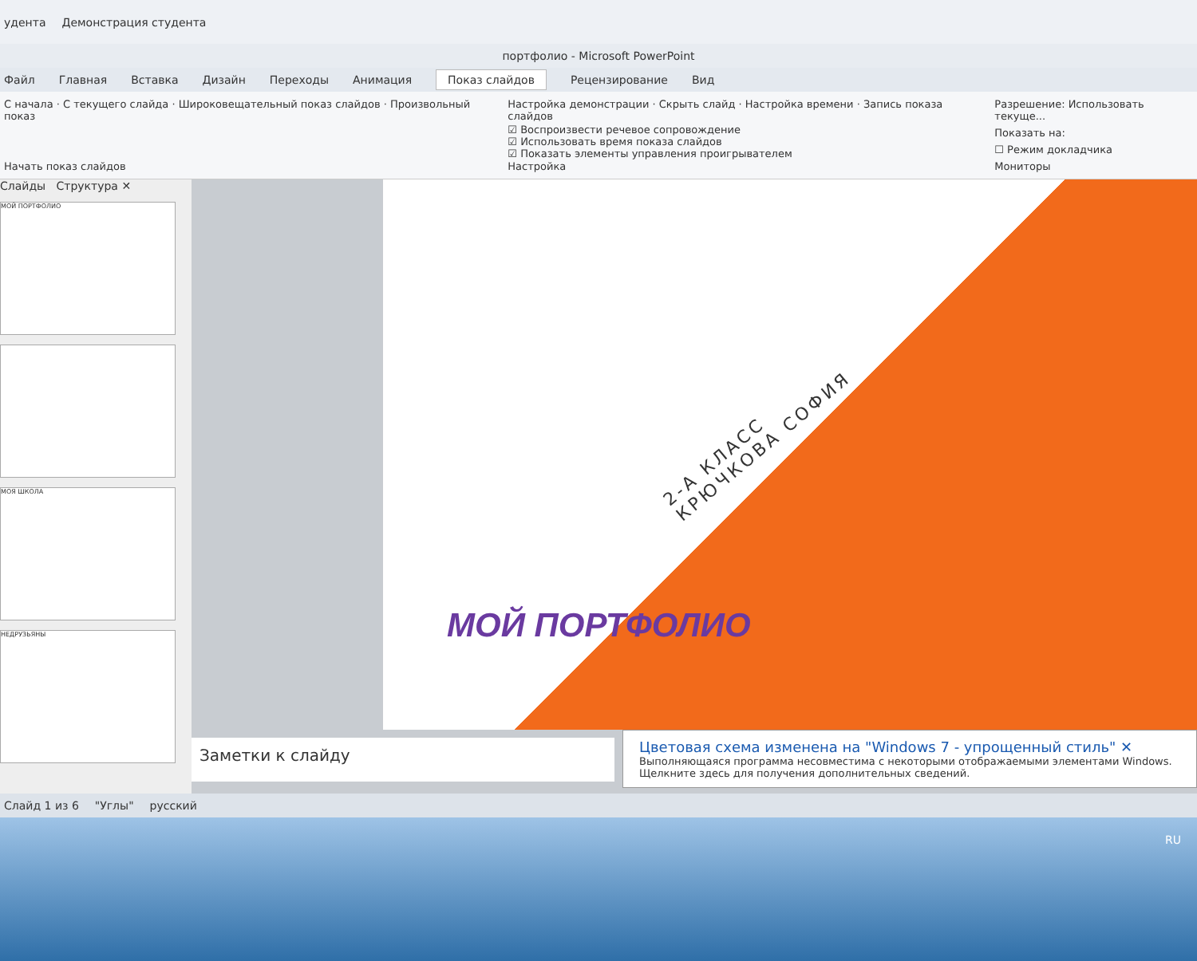удента Демонстрация студента
портфолио - Microsoft PowerPoint
Файл Главная Вставка Дизайн Переходы Анимация Показ слайдов Рецензирование Вид
С начала · С текущего слайда · Широковещательный показ слайдов · Произвольный показ
Начать показ слайдов
Настройка демонстрации · Скрыть слайд · Настройка времени · Запись показа слайдов
☑ Воспроизвести речевое сопровождение
☑ Использовать время показа слайдов
☑ Показать элементы управления проигрывателем
Настройка
Разрешение: Использовать текуще...
Показать на:
☐ Режим докладчика
Мониторы
Слайды Структура ✕
МОЙ ПОРТФОЛИО
МОЯ ШКОЛА
НЕДРУЗЬЯНЫ
2-А КЛАСС
КРЮЧКОВА СОФИЯ
МОЙ ПОРТФОЛИО
Заметки к слайду
Цветовая схема изменена на "Windows 7 - упрощенный стиль" ✕
Выполняющаяся программа несовместима с некоторыми отображаемыми элементами Windows. Щелкните здесь для получения дополнительных сведений.
Слайд 1 из 6 "Углы" русский
RU